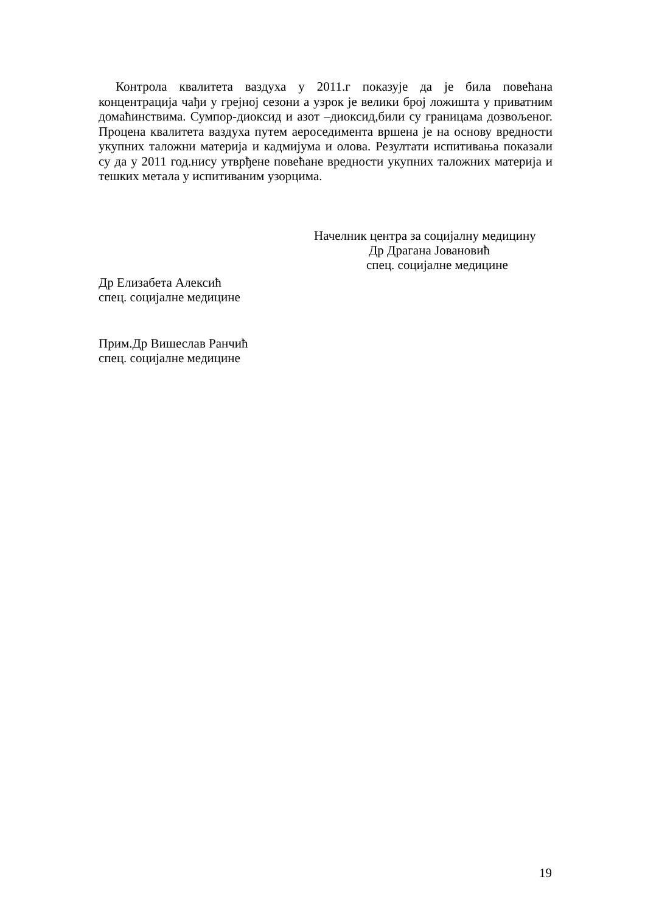Контрола квалитета ваздуха у 2011.г показује да је била повећана концентрација чађи у грејној сезони а узрок је велики број ложишта у приватним домаћинствима. Сумпор-диоксид и азот –диоксид,били су границама дозвољеног. Процена квалитета ваздуха путем аероседимента вршена је на основу вредности укупних таложни материја и кадмијума и олова. Резултати испитивања показали су да у 2011 год.нису утврђене повећане вредности укупних таложних материја и тешких метала у испитиваним узорцима.
Начелник центра за социјалну медицину
Др Драгана Јовановић
спец. социјалне медицине
Др Елизабета Алексић
спец. социјалне медицине
Прим.Др Вишеслав Ранчић
спец. социјалне медицине
19